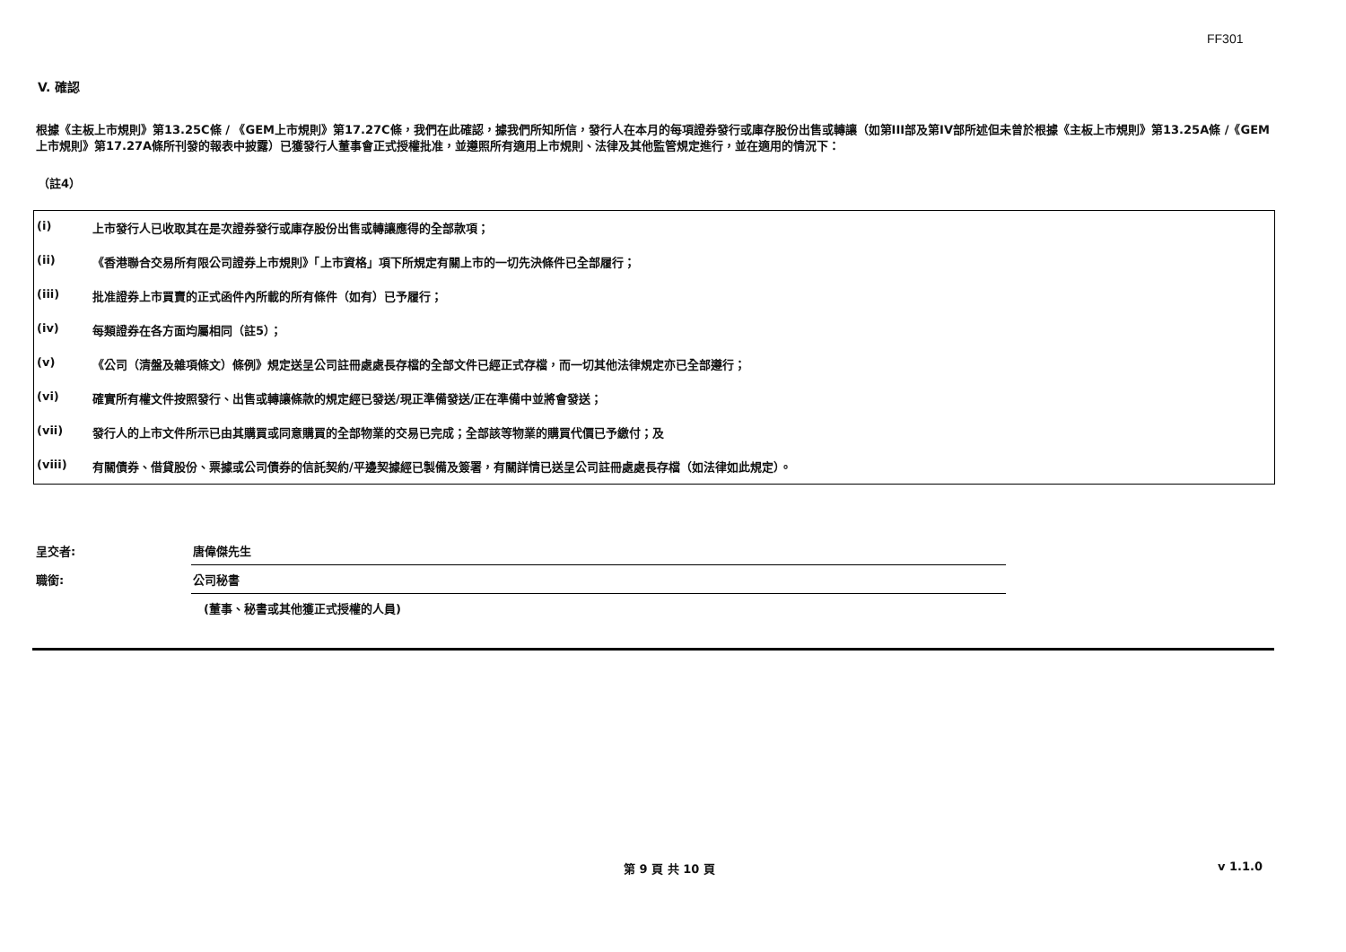FF301
V. 確認
根據《主板上市規則》第13.25C條 / 《GEM上市規則》第17.27C條，我們在此確認，據我們所知所信，發行人在本月的每項證券發行或庫存股份出售或轉讓（如第III部及第IV部所述但未曾於根據《主板上市規則》第13.25A條 /《GEM上市規則》第17.27A條所刊發的報表中披露）已獲發行人董事會正式授權批准，並遵照所有適用上市規則、法律及其他監管規定進行，並在適用的情況下：
（註4）
| (i) | 上市發行人已收取其在是次證券發行或庫存股份出售或轉讓應得的全部款項； |
| (ii) | 《香港聯合交易所有限公司證券上市規則》「上市資格」項下所規定有關上市的一切先決條件已全部履行； |
| (iii) | 批准證券上市買賣的正式函件內所載的所有條件（如有）已予履行； |
| (iv) | 每類證券在各方面均屬相同（註5）； |
| (v) | 《公司（清盤及雜項條文）條例》規定送呈公司註冊處處長存檔的全部文件已經正式存檔，而一切其他法律規定亦已全部遵行； |
| (vi) | 確實所有權文件按照發行、出售或轉讓條款的規定經已發送/現正準備發送/正在準備中並將會發送； |
| (vii) | 發行人的上市文件所示已由其購買或同意購買的全部物業的交易已完成；全部該等物業的購買代價已予繳付；及 |
| (viii) | 有關債券、借貸股份、票據或公司債券的信託契約/平邊契據經已製備及簽署，有關詳情已送呈公司註冊處處長存檔（如法律如此規定）。 |
| 呈交者: | 唐偉傑先生 |
| 職銜: | 公司秘書 |
| | (董事、秘書或其他獲正式授權的人員) |
第 9 頁 共 10 頁 v 1.1.0